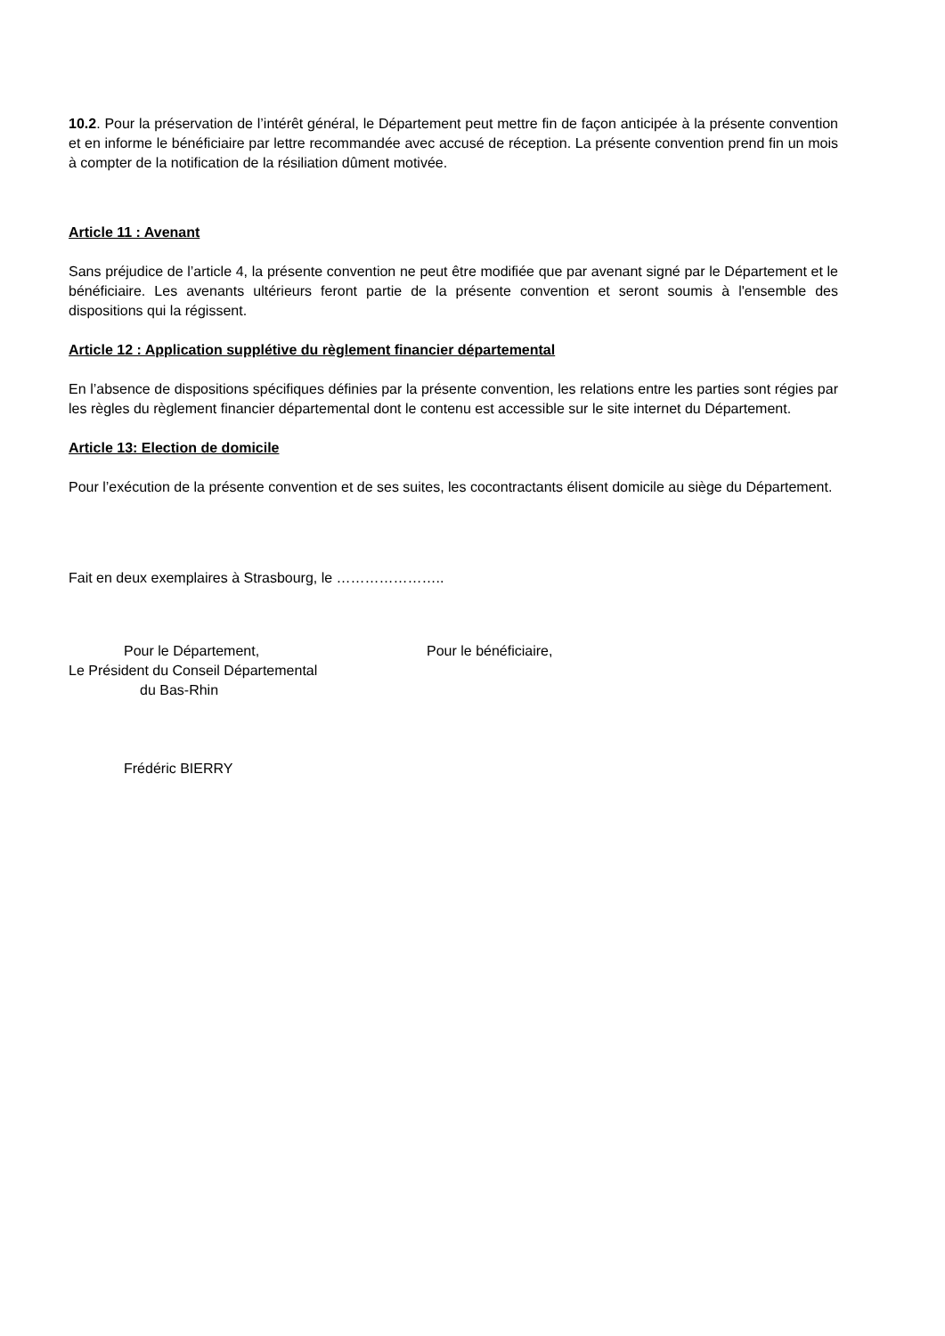10.2. Pour la préservation de l’intérêt général, le Département peut mettre fin de façon anticipée à la présente convention et en informe le bénéficiaire par lettre recommandée avec accusé de réception. La présente convention prend fin un mois à compter de la notification de la résiliation dûment motivée.
Article 11 : Avenant
Sans préjudice de l’article 4, la présente convention ne peut être modifiée que par avenant signé par le Département et le bénéficiaire. Les avenants ultérieurs feront partie de la présente convention et seront soumis à l'ensemble des dispositions qui la régissent.
Article 12 : Application supplétive du règlement financier départemental
En l’absence de dispositions spécifiques définies par la présente convention, les relations entre les parties sont régies par les règles du règlement financier départemental dont le contenu est accessible sur le site internet du Département.
Article 13: Election de domicile
Pour l’exécution de la présente convention et de ses suites, les cocontractants élisent domicile au siège du Département.
Fait en deux exemplaires à Strasbourg, le …………………..
Pour le Département,
Le Président du Conseil Départemental
du Bas-Rhin
Frédéric BIERRY
Pour le bénéficiaire,